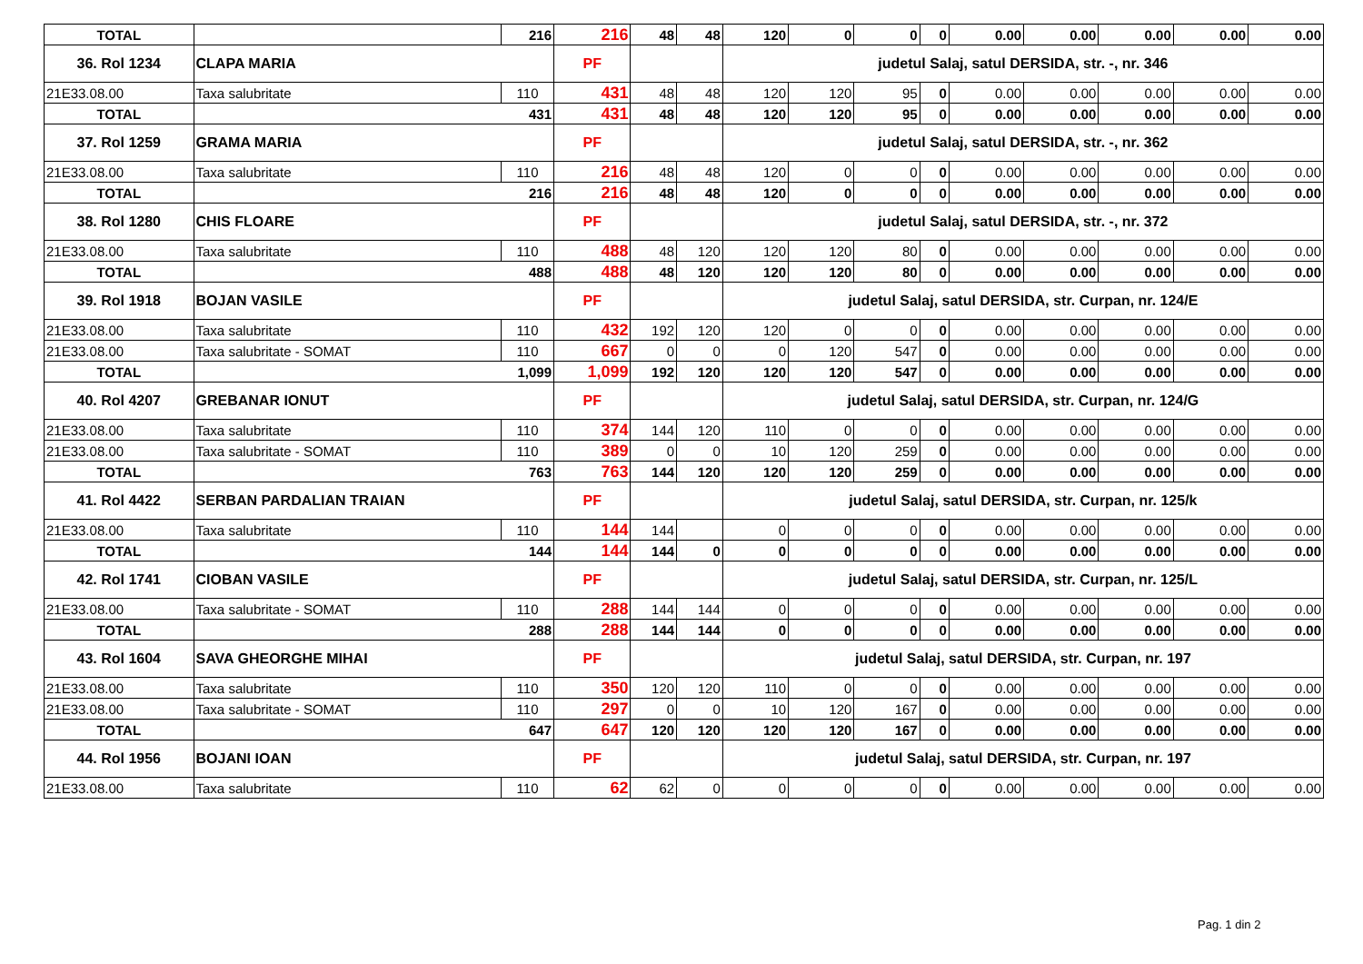| TOTAL | | 216 | 216 | 48 | 48 | 120 | 0 | 0 | 0 | 0.00 | 0.00 | 0.00 | 0.00 | 0.00 |
| 36. Rol 1234 | CLAPA MARIA | | PF | | | judetul Salaj, satul DERSIDA, str. -, nr. 346 | | | | | | | | |
| 21E33.08.00 | Taxa salubritate | 110 | 431 | 48 | 48 | 120 | 120 | 95 | 0 | 0.00 | 0.00 | 0.00 | 0.00 | 0.00 |
| TOTAL | 431 | | 431 | 48 | 48 | 120 | 120 | 95 | 0 | 0.00 | 0.00 | 0.00 | 0.00 | 0.00 |
| 37. Rol 1259 | GRAMA MARIA | | PF | | | judetul Salaj, satul DERSIDA, str. -, nr. 362 | | | | | | | | |
| 21E33.08.00 | Taxa salubritate | 110 | 216 | 48 | 48 | 120 | 0 | 0 | 0 | 0.00 | 0.00 | 0.00 | 0.00 | 0.00 |
| TOTAL | 216 | | 216 | 48 | 48 | 120 | 0 | 0 | 0 | 0.00 | 0.00 | 0.00 | 0.00 | 0.00 |
| 38. Rol 1280 | CHIS FLOARE | | PF | | | judetul Salaj, satul DERSIDA, str. -, nr. 372 | | | | | | | | |
| 21E33.08.00 | Taxa salubritate | 110 | 488 | 48 | 120 | 120 | 120 | 80 | 0 | 0.00 | 0.00 | 0.00 | 0.00 | 0.00 |
| TOTAL | 488 | | 488 | 48 | 120 | 120 | 120 | 80 | 0 | 0.00 | 0.00 | 0.00 | 0.00 | 0.00 |
| 39. Rol 1918 | BOJAN VASILE | | PF | | | judetul Salaj, satul DERSIDA, str. Curpan, nr. 124/E | | | | | | | | |
| 21E33.08.00 | Taxa salubritate | 110 | 432 | 192 | 120 | 120 | 0 | 0 | 0 | 0.00 | 0.00 | 0.00 | 0.00 | 0.00 |
| 21E33.08.00 | Taxa salubritate - SOMAT | 110 | 667 | 0 | 0 | 0 | 120 | 547 | 0 | 0.00 | 0.00 | 0.00 | 0.00 | 0.00 |
| TOTAL | 1,099 | | 1,099 | 192 | 120 | 120 | 120 | 547 | 0 | 0.00 | 0.00 | 0.00 | 0.00 | 0.00 |
| 40. Rol 4207 | GREBANAR IONUT | | PF | | | judetul Salaj, satul DERSIDA, str. Curpan, nr. 124/G | | | | | | | | |
| 21E33.08.00 | Taxa salubritate | 110 | 374 | 144 | 120 | 110 | 0 | 0 | 0 | 0.00 | 0.00 | 0.00 | 0.00 | 0.00 |
| 21E33.08.00 | Taxa salubritate - SOMAT | 110 | 389 | 0 | 0 | 10 | 120 | 259 | 0 | 0.00 | 0.00 | 0.00 | 0.00 | 0.00 |
| TOTAL | 763 | | 763 | 144 | 120 | 120 | 120 | 259 | 0 | 0.00 | 0.00 | 0.00 | 0.00 | 0.00 |
| 41. Rol 4422 | SERBAN PARDALIAN TRAIAN | | PF | | | judetul Salaj, satul DERSIDA, str. Curpan, nr. 125/k | | | | | | | | |
| 21E33.08.00 | Taxa salubritate | 110 | 144 | 144 | | 0 | 0 | 0 | 0 | 0.00 | 0.00 | 0.00 | 0.00 | 0.00 |
| TOTAL | 144 | | 144 | 144 | 0 | 0 | 0 | 0 | 0 | 0.00 | 0.00 | 0.00 | 0.00 | 0.00 |
| 42. Rol 1741 | CIOBAN VASILE | | PF | | | judetul Salaj, satul DERSIDA, str. Curpan, nr. 125/L | | | | | | | | |
| 21E33.08.00 | Taxa salubritate - SOMAT | 110 | 288 | 144 | 144 | 0 | 0 | 0 | 0 | 0.00 | 0.00 | 0.00 | 0.00 | 0.00 |
| TOTAL | 288 | | 288 | 144 | 144 | 0 | 0 | 0 | 0 | 0.00 | 0.00 | 0.00 | 0.00 | 0.00 |
| 43. Rol 1604 | SAVA GHEORGHE MIHAI | | PF | | | judetul Salaj, satul DERSIDA, str. Curpan, nr. 197 | | | | | | | | |
| 21E33.08.00 | Taxa salubritate | 110 | 350 | 120 | 120 | 110 | 0 | 0 | 0 | 0.00 | 0.00 | 0.00 | 0.00 | 0.00 |
| 21E33.08.00 | Taxa salubritate - SOMAT | 110 | 297 | 0 | 0 | 10 | 120 | 167 | 0 | 0.00 | 0.00 | 0.00 | 0.00 | 0.00 |
| TOTAL | 647 | | 647 | 120 | 120 | 120 | 120 | 167 | 0 | 0.00 | 0.00 | 0.00 | 0.00 | 0.00 |
| 44. Rol 1956 | BOJANI IOAN | | PF | | | judetul Salaj, satul DERSIDA, str. Curpan, nr. 197 | | | | | | | | |
| 21E33.08.00 | Taxa salubritate | 110 | 62 | 62 | 0 | 0 | 0 | 0 | 0 | 0.00 | 0.00 | 0.00 | 0.00 | 0.00 |
Pag. 1 din 2